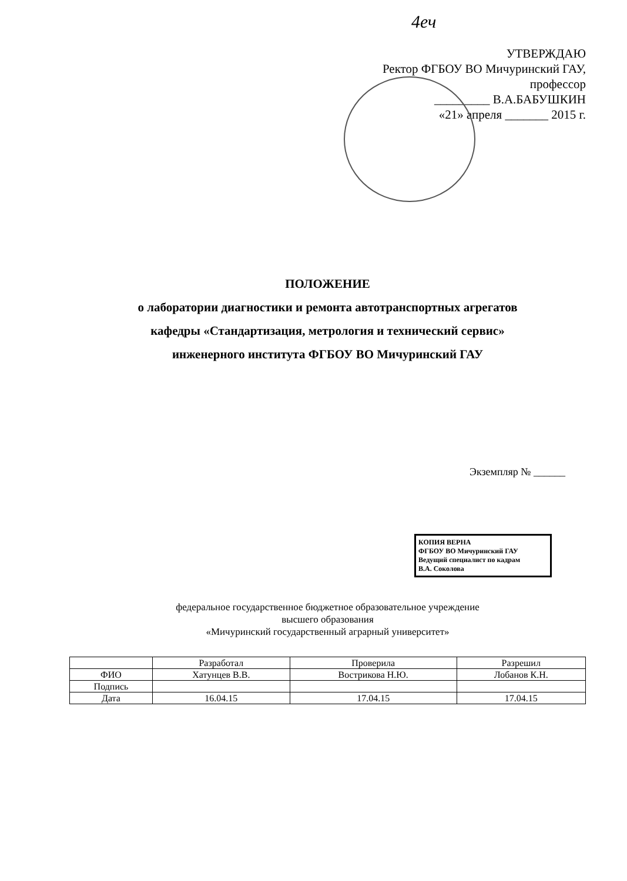4еч
УТВЕРЖДАЮ
Ректор ФГБОУ ВО Мичуринский ГАУ,
профессор
_________ В.А.БАБУШКИН
«21» апреля _______ 2015 г.
ПОЛОЖЕНИЕ
о лаборатории диагностики и ремонта автотранспортных агрегатов
кафедры «Стандартизация, метрология и технический сервис»
инженерного института ФГБОУ ВО Мичуринский ГАУ
Экземпляр № ______
КОПИЯ ВЕРНА
ФГБОУ ВО Мичуринский ГАУ
Ведущий специалист по кадрам
В.А. Соколова
федеральное государственное бюджетное образовательное учреждение
высшего образования
«Мичуринский государственный аграрный университет»
| | Разработал | Проверила | Разрешил |
| --- | --- | --- | --- |
| ФИО | Хатунцев В.В. | Вострикова Н.Ю. | Лобанов К.Н. |
| Подпись | | | |
| Дата | 16.04.15 | 17.04.15 | 17.04.15 |